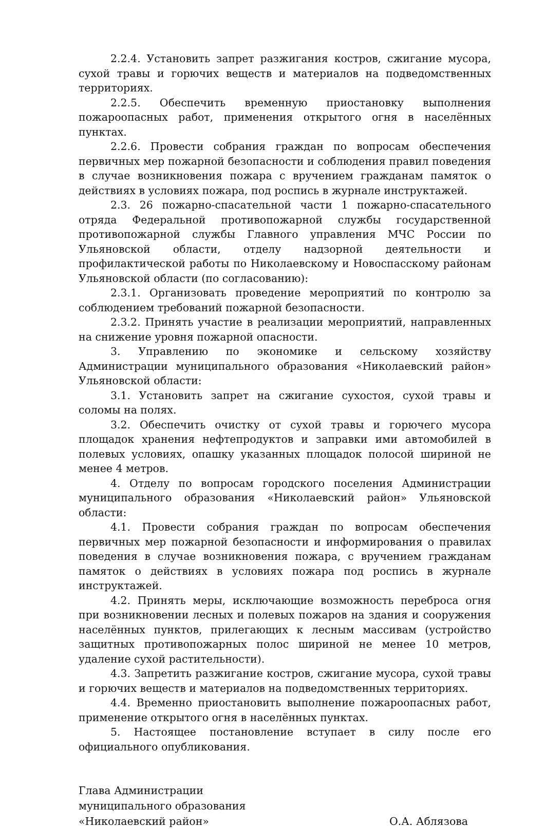2.2.4. Установить запрет разжигания костров, сжигание мусора, сухой травы и горючих веществ и материалов на подведомственных территориях.
2.2.5. Обеспечить временную приостановку выполнения пожароопасных работ, применения открытого огня в населённых пунктах.
2.2.6. Провести собрания граждан по вопросам обеспечения первичных мер пожарной безопасности и соблюдения правил поведения в случае возникновения пожара с вручением гражданам памяток о действиях в условиях пожара, под роспись в журнале инструктажей.
2.3. 26 пожарно-спасательной части 1 пожарно-спасательного отряда Федеральной противопожарной службы государственной противопожарной службы Главного управления МЧС России по Ульяновской области, отделу надзорной деятельности и профилактической работы по Николаевскому и Новоспасскому районам Ульяновской области (по согласованию):
2.3.1. Организовать проведение мероприятий по контролю за соблюдением требований пожарной безопасности.
2.3.2. Принять участие в реализации мероприятий, направленных на снижение уровня пожарной опасности.
3. Управлению по экономике и сельскому хозяйству Администрации муниципального образования «Николаевский район» Ульяновской области:
3.1. Установить запрет на сжигание сухостоя, сухой травы и соломы на полях.
3.2. Обеспечить очистку от сухой травы и горючего мусора площадок хранения нефтепродуктов и заправки ими автомобилей в полевых условиях, опашку указанных площадок полосой шириной не менее 4 метров.
4. Отделу по вопросам городского поселения Администрации муниципального образования «Николаевский район» Ульяновской области:
4.1. Провести собрания граждан по вопросам обеспечения первичных мер пожарной безопасности и информирования о правилах поведения в случае возникновения пожара, с вручением гражданам памяток о действиях в условиях пожара под роспись в журнале инструктажей.
4.2. Принять меры, исключающие возможность переброса огня при возникновении лесных и полевых пожаров на здания и сооружения населённых пунктов, прилегающих к лесным массивам (устройство защитных противопожарных полос шириной не менее 10 метров, удаление сухой растительности).
4.3. Запретить разжигание костров, сжигание мусора, сухой травы и горючих веществ и материалов на подведомственных территориях.
4.4. Временно приостановить выполнение пожароопасных работ, применение открытого огня в населённых пунктах.
5. Настоящее постановление вступает в силу после его официального опубликования.
Глава Администрации
муниципального образования
«Николаевский район» О.А. Аблязова